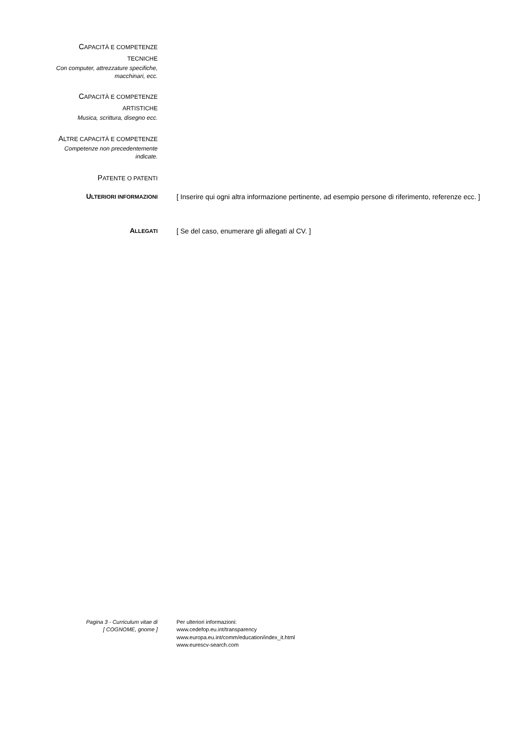CAPACITÀ E COMPETENZE
TECNICHE
Con computer, attrezzature specifiche,
macchinari, ecc.
CAPACITÀ E COMPETENZE
ARTISTICHE
Musica, scrittura, disegno ecc.
ALTRE CAPACITÀ E COMPETENZE
Competenze non precedentemente
indicate.
PATENTE O PATENTI
ULTERIORI INFORMAZIONI
[ Inserire qui ogni altra informazione pertinente, ad esempio persone di riferimento, referenze ecc. ]
ALLEGATI
[ Se del caso, enumerare gli allegati al CV. ]
Pagina 3 - Curriculum vitae di
[ COGNOME, gnome ]
Per ulteriori informazioni:
www.cedefop.eu.int/transparency
www.europa.eu.int/comm/education/index_it.html
www.eurescv-search.com